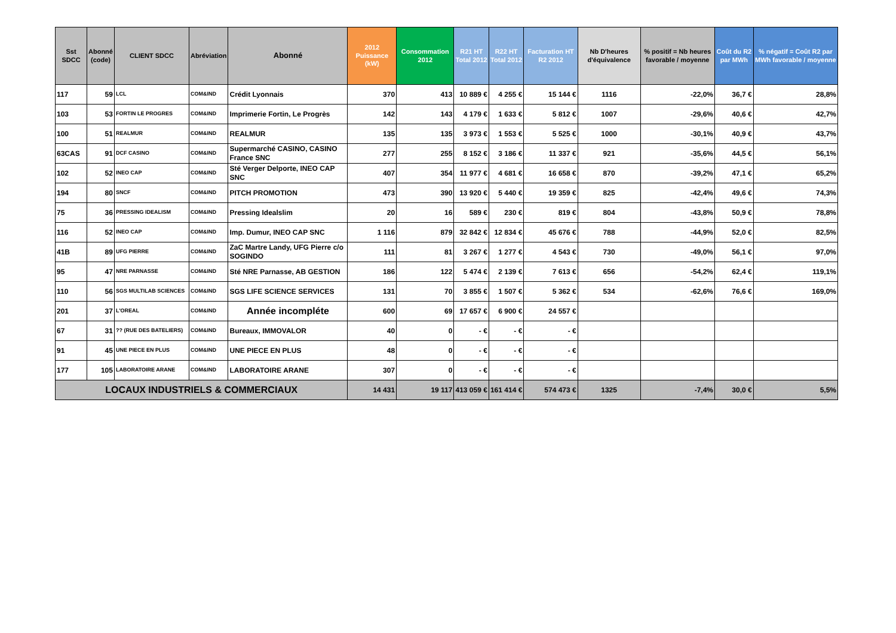| Sst SDCC | Abonné (code) | CLIENT SDCC | Abréviation | Abonné | 2012 Puissance (kW) | Consommation 2012 | R21 HT Total 2012 | R22 HT Total 2012 | Facturation HT R2 2012 | Nb D'heures d'équivalence | % positif = Nb heures favorable / moyenne | Coût du R2 par MWh | % négatif = Coût R2 par MWh favorable / moyenne |
| --- | --- | --- | --- | --- | --- | --- | --- | --- | --- | --- | --- | --- | --- |
| 117 | 59 | LCL | COM&IND | Crédit Lyonnais | 370 | 413 | 10 889 € | 4 255 € | 15 144 € | 1116 | -22,0% | 36,7 € | 28,8% |
| 103 | 53 | FORTIN LE PROGRES | COM&IND | Imprimerie Fortin, Le Progrès | 142 | 143 | 4 179 € | 1 633 € | 5 812 € | 1007 | -29,6% | 40,6 € | 42,7% |
| 100 | 51 | REALMUR | COM&IND | REALMUR | 135 | 135 | 3 973 € | 1 553 € | 5 525 € | 1000 | -30,1% | 40,9 € | 43,7% |
| 63CAS | 91 | DCF CASINO | COM&IND | Supermarché CASINO, CASINO France SNC | 277 | 255 | 8 152 € | 3 186 € | 11 337 € | 921 | -35,6% | 44,5 € | 56,1% |
| 102 | 52 | INEO CAP | COM&IND | Sté Verger Delporte, INEO CAP SNC | 407 | 354 | 11 977 € | 4 681 € | 16 658 € | 870 | -39,2% | 47,1 € | 65,2% |
| 194 | 80 | SNCF | COM&IND | PITCH PROMOTION | 473 | 390 | 13 920 € | 5 440 € | 19 359 € | 825 | -42,4% | 49,6 € | 74,3% |
| 75 | 36 | PRESSING IDEALISM | COM&IND | Pressing Idealslim | 20 | 16 | 589 € | 230 € | 819 € | 804 | -43,8% | 50,9 € | 78,8% |
| 116 | 52 | INEO CAP | COM&IND | Imp. Dumur, INEO CAP SNC | 1 116 | 879 | 32 842 € | 12 834 € | 45 676 € | 788 | -44,9% | 52,0 € | 82,5% |
| 41B | 89 | UFG PIERRE | COM&IND | ZaC Martre Landy, UFG Pierre c/o SOGINDO | 111 | 81 | 3 267 € | 1 277 € | 4 543 € | 730 | -49,0% | 56,1 € | 97,0% |
| 95 | 47 | NRE PARNASSE | COM&IND | Sté NRE Parnasse, AB GESTION | 186 | 122 | 5 474 € | 2 139 € | 7 613 € | 656 | -54,2% | 62,4 € | 119,1% |
| 110 | 56 | SGS MULTILAB SCIENCES | COM&IND | SGS LIFE SCIENCE SERVICES | 131 | 70 | 3 855 € | 1 507 € | 5 362 € | 534 | -62,6% | 76,6 € | 169,0% |
| 201 | 37 | L'OREAL | COM&IND | Année incompléte | 600 | 69 | 17 657 € | 6 900 € | 24 557 € | | | | |
| 67 | 31 | ?? (RUE DES BATELIERS) | COM&IND | Bureaux, IMMOVALOR | 40 | 0 | - € | - € | - € | | | | |
| 91 | 45 | UNE PIECE EN PLUS | COM&IND | UNE PIECE EN PLUS | 48 | 0 | - € | - € | - € | | | | |
| 177 | 105 | LABORATOIRE ARANE | COM&IND | LABORATOIRE ARANE | 307 | 0 | - € | - € | - € | | | | |
| LOCAUX INDUSTRIELS & COMMERCIAUX | | | | | 14 431 | 19 117 | 413 059 € | 161 414 € | 574 473 € | 1325 | -7,4% | 30,0 € | 5,5% |